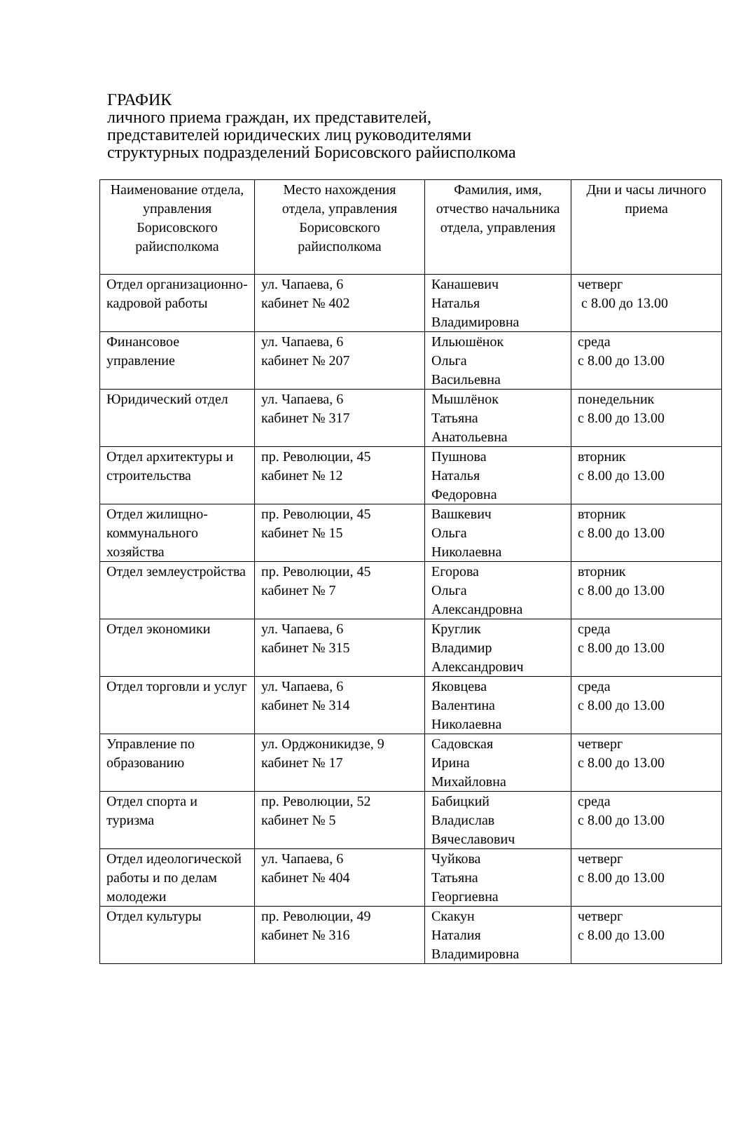ГРАФИК
личного приема граждан, их представителей,
представителей юридических лиц руководителями
структурных подразделений Борисовского райисполкома
| Наименование отдела, управления Борисовского райисполкома | Место нахождения отдела, управления Борисовского райисполкома | Фамилия, имя, отчество начальника отдела, управления | Дни и часы личного приема |
| --- | --- | --- | --- |
| Отдел организационно-кадровой работы | ул. Чапаева, 6 кабинет № 402 | Канашевич Наталья Владимировна | четверг с 8.00 до 13.00 |
| Финансовое управление | ул. Чапаева, 6 кабинет № 207 | Ильюшёнок Ольга Васильевна | среда с 8.00 до 13.00 |
| Юридический отдел | ул. Чапаева, 6 кабинет № 317 | Мышлёнок Татьяна Анатольевна | понедельник с 8.00 до 13.00 |
| Отдел архитектуры и строительства | пр. Революции, 45 кабинет № 12 | Пушнова Наталья Федоровна | вторник с 8.00 до 13.00 |
| Отдел жилищно-коммунального хозяйства | пр. Революции, 45 кабинет № 15 | Вашкевич Ольга Николаевна | вторник с 8.00 до 13.00 |
| Отдел землеустройства | пр. Революции, 45 кабинет № 7 | Егорова Ольга Александровна | вторник с 8.00 до 13.00 |
| Отдел экономики | ул. Чапаева, 6 кабинет № 315 | Круглик Владимир Александрович | среда с 8.00 до 13.00 |
| Отдел торговли и услуг | ул. Чапаева, 6 кабинет № 314 | Яковцева Валентина Николаевна | среда с 8.00 до 13.00 |
| Управление по образованию | ул. Орджоникидзе, 9 кабинет № 17 | Садовская Ирина Михайловна | четверг с 8.00 до 13.00 |
| Отдел спорта и туризма | пр. Революции, 52 кабинет № 5 | Бабицкий Владислав Вячеславович | среда с 8.00 до 13.00 |
| Отдел идеологической работы и по делам молодежи | ул. Чапаева, 6 кабинет № 404 | Чуйкова Татьяна Георгиевна | четверг с 8.00 до 13.00 |
| Отдел культуры | пр. Революции, 49 кабинет № 316 | Скакун Наталия Владимировна | четверг с 8.00 до 13.00 |